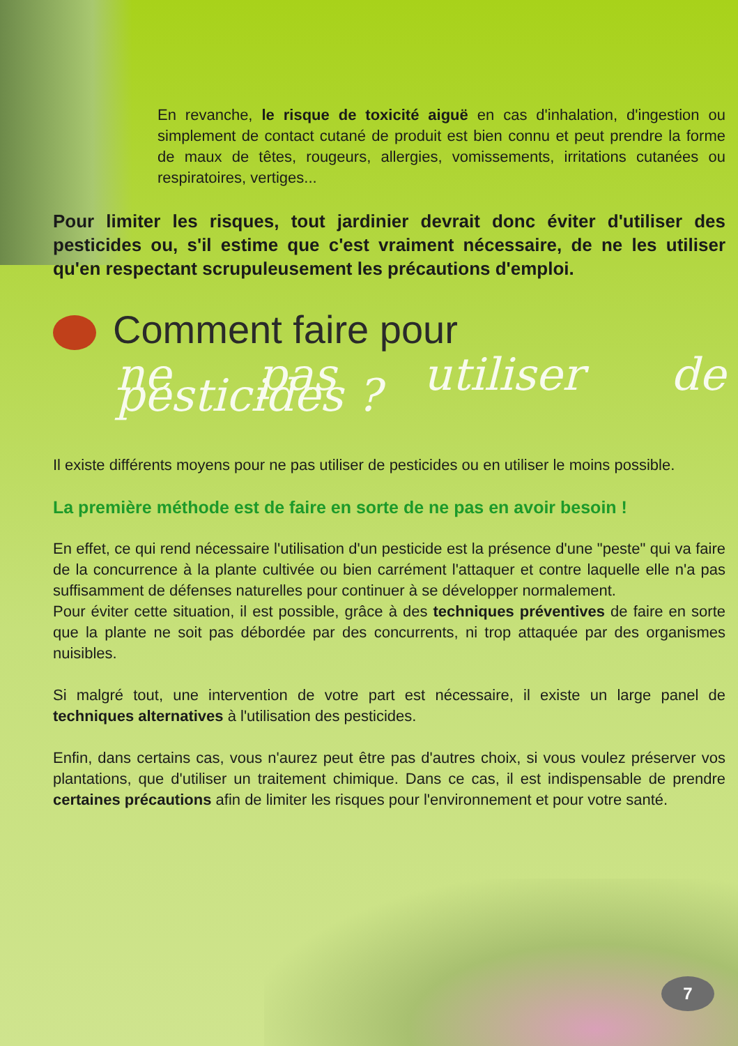En revanche, le risque de toxicité aiguë en cas d'inhalation, d'ingestion ou simplement de contact cutané de produit est bien connu et peut prendre la forme de maux de têtes, rougeurs, allergies, vomissements, irritations cutanées ou respiratoires, vertiges...
Pour limiter les risques, tout jardinier devrait donc éviter d'utiliser des pesticides ou, s'il estime que c'est vraiment nécessaire, de ne les utiliser qu'en respectant scrupuleusement les précautions d'emploi.
Comment faire pour
ne pas utiliser de pesticides ?
Il existe différents moyens pour ne pas utiliser de pesticides ou en utiliser le moins possible.
La première méthode est de faire en sorte de ne pas en avoir besoin !
En effet, ce qui rend nécessaire l'utilisation d'un pesticide est la présence d'une "peste" qui va faire de la concurrence à la plante cultivée ou bien carrément l'attaquer et contre laquelle elle n'a pas suffisamment de défenses naturelles pour continuer à se développer normalement.
Pour éviter cette situation, il est possible, grâce à des techniques préventives de faire en sorte que la plante ne soit pas débordée par des concurrents, ni trop attaquée par des organismes nuisibles.
Si malgré tout, une intervention de votre part est nécessaire, il existe un large panel de techniques alternatives à l'utilisation des pesticides.
Enfin, dans certains cas, vous n'aurez peut être pas d'autres choix, si vous voulez préserver vos plantations, que d'utiliser un traitement chimique. Dans ce cas, il est indispensable de prendre certaines précautions afin de limiter les risques pour l'environnement et pour votre santé.
7